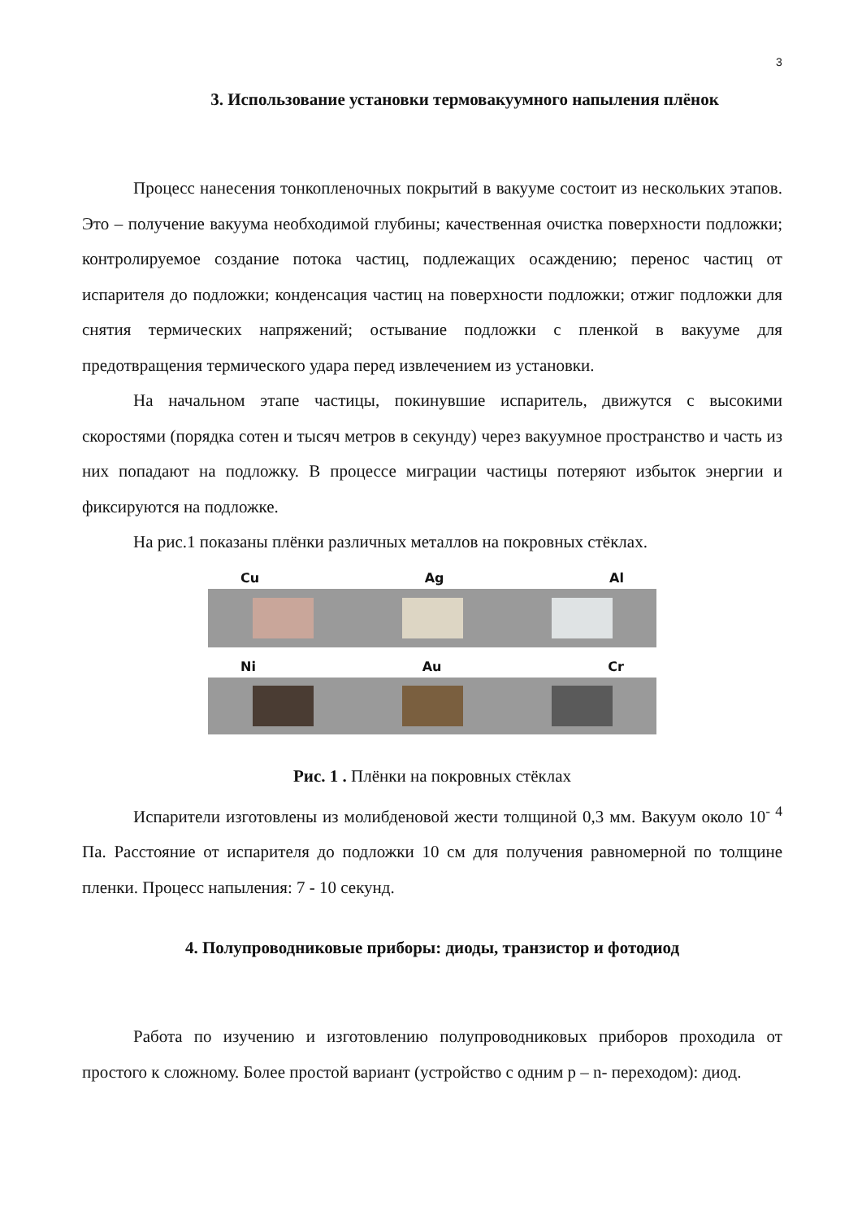3
3. Использование установки термовакуумного напыления плёнок
Процесс нанесения тонкопленочных покрытий в вакууме состоит из нескольких этапов. Это – получение вакуума необходимой глубины; качественная очистка поверхности подложки; контролируемое создание потока частиц, подлежащих осаждению; перенос частиц от испарителя до подложки; конденсация частиц на поверхности подложки; отжиг подложки для снятия термических напряжений; остывание подложки с пленкой в вакууме для предотвращения термического удара перед извлечением из установки.
На начальном этапе частицы, покинувшие испаритель, движутся с высокими скоростями (порядка сотен и тысяч метров в секунду) через вакуумное пространство и часть из них попадают на подложку. В процессе миграции частицы потеряют избыток энергии и фиксируются на подложке.
На рис.1 показаны плёнки различных металлов на покровных стёклах.
Cu Ag Al
Ni Au Cr
Рис. 1 . Плёнки на покровных стёклах
Испарители изготовлены из молибденовой жести толщиной 0,3 мм. Вакуум около 10<sup>- 4</sup> Па. Расстояние от испарителя до подложки 10 см для получения равномерной по толщине пленки. Процесс напыления: 7 - 10 секунд.
4. Полупроводниковые приборы: диоды, транзистор и фотодиод
Работа по изучению и изготовлению полупроводниковых приборов проходила от простого к сложному. Более простой вариант (устройство с одним p – n- переходом): диод.